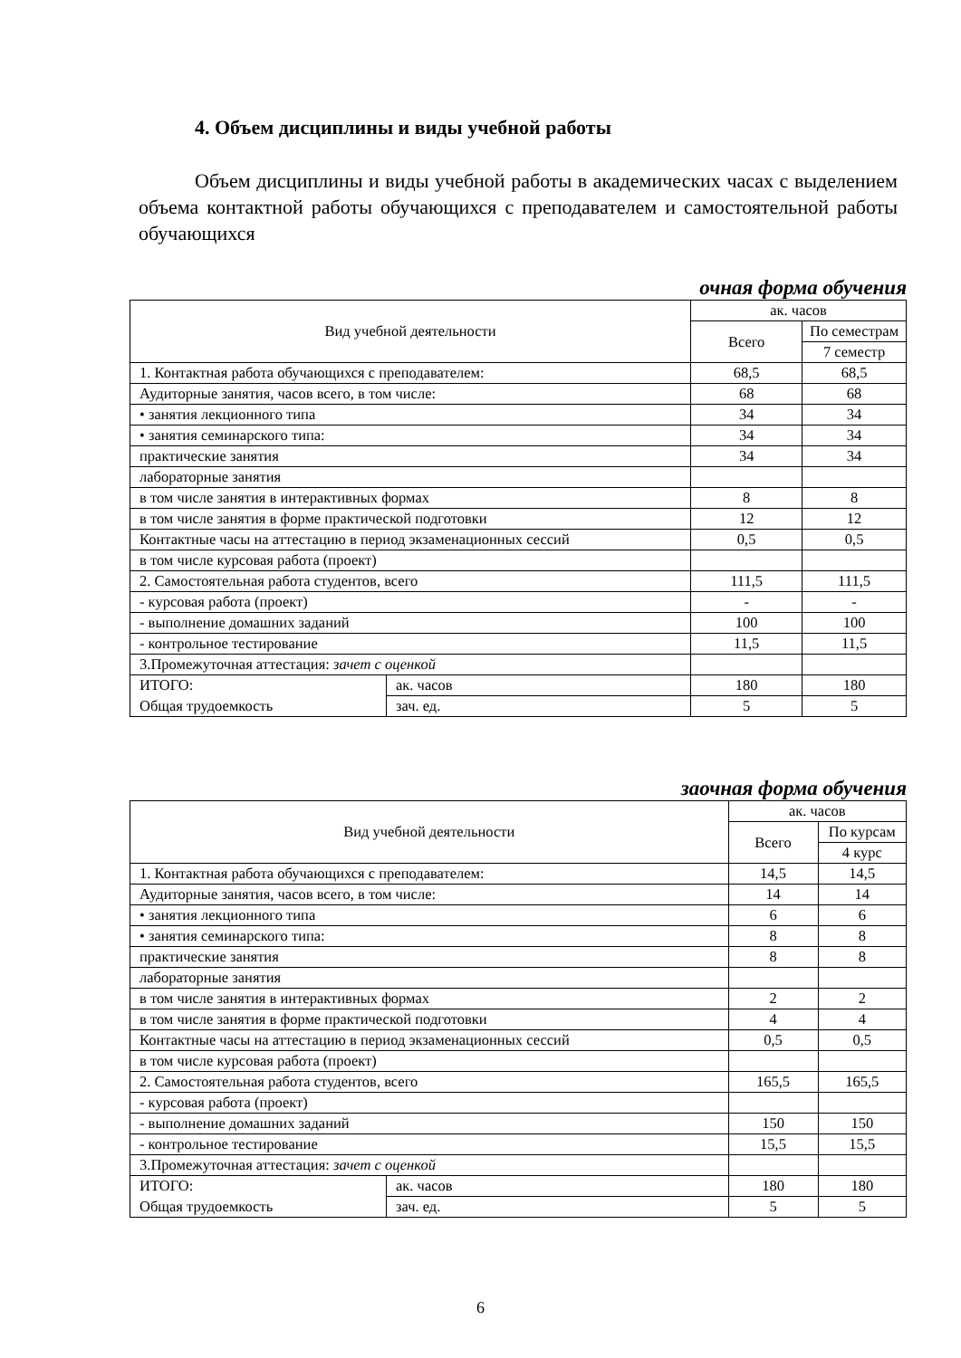4. Объем дисциплины и виды учебной работы
Объем дисциплины и виды учебной работы в академических часах с выделением объема контактной работы обучающихся с преподавателем и самостоятельной работы обучающихся
очная форма обучения
| Вид учебной деятельности | | ак. часов | |
| | | Всего | По семестрам |
| | | | 7 семестр |
| 1. Контактная работа обучающихся с преподавателем: | | 68,5 | 68,5 |
| Аудиторные занятия, часов всего, в том числе: | | 68 | 68 |
| • занятия лекционного типа | | 34 | 34 |
| • занятия семинарского типа: | | 34 | 34 |
| практические занятия | | 34 | 34 |
| лабораторные занятия | | | |
| в том числе занятия в интерактивных формах | | 8 | 8 |
| в том числе занятия в форме практической подготовки | | 12 | 12 |
| Контактные часы на аттестацию в период экзаменационных сессий | | 0,5 | 0,5 |
| в том числе курсовая работа (проект) | | | |
| 2. Самостоятельная работа студентов, всего | | 111,5 | 111,5 |
| - курсовая работа (проект) | | - | - |
| - выполнение домашних заданий | | 100 | 100 |
| - контрольное тестирование | | 11,5 | 11,5 |
| 3.Промежуточная аттестация: зачет с оценкой | | | |
| ИТОГО: | ак. часов | 180 | 180 |
| Общая трудоемкость | зач. ед. | 5 | 5 |
заочная форма обучения
| Вид учебной деятельности | | ак. часов | |
| | | Всего | По курсам |
| | | | 4 курс |
| 1. Контактная работа обучающихся с преподавателем: | | 14,5 | 14,5 |
| Аудиторные занятия, часов всего, в том числе: | | 14 | 14 |
| • занятия лекционного типа | | 6 | 6 |
| • занятия семинарского типа: | | 8 | 8 |
| практические занятия | | 8 | 8 |
| лабораторные занятия | | | |
| в том числе занятия в интерактивных формах | | 2 | 2 |
| в том числе занятия в форме практической подготовки | | 4 | 4 |
| Контактные часы на аттестацию в период экзаменационных сессий | | 0,5 | 0,5 |
| в том числе курсовая работа (проект) | | | |
| 2. Самостоятельная работа студентов, всего | | 165,5 | 165,5 |
| - курсовая работа (проект) | | | |
| - выполнение домашних заданий | | 150 | 150 |
| - контрольное тестирование | | 15,5 | 15,5 |
| 3.Промежуточная аттестация: зачет с оценкой | | | |
| ИТОГО: | ак. часов | 180 | 180 |
| Общая трудоемкость | зач. ед. | 5 | 5 |
6